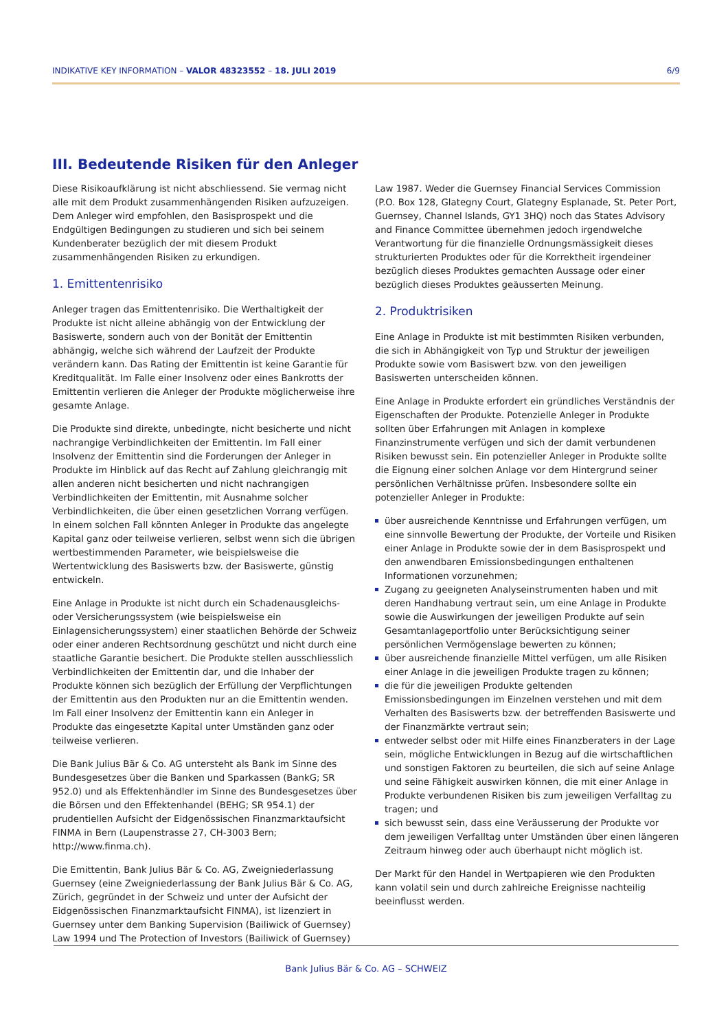INDIKATIVE KEY INFORMATION – VALOR 48323552 – 18. JULI 2019
6/9
III. Bedeutende Risiken für den Anleger
Diese Risikoaufklärung ist nicht abschliessend. Sie vermag nicht alle mit dem Produkt zusammenhängenden Risiken aufzuzeigen. Dem Anleger wird empfohlen, den Basisprospekt und die Endgültigen Bedingungen zu studieren und sich bei seinem Kundenberater bezüglich der mit diesem Produkt zusammenhängenden Risiken zu erkundigen.
1. Emittentenrisiko
Anleger tragen das Emittentenrisiko. Die Werthaltigkeit der Produkte ist nicht alleine abhängig von der Entwicklung der Basiswerte, sondern auch von der Bonität der Emittentin abhängig, welche sich während der Laufzeit der Produkte verändern kann. Das Rating der Emittentin ist keine Garantie für Kreditqualität. Im Falle einer Insolvenz oder eines Bankrotts der Emittentin verlieren die Anleger der Produkte möglicherweise ihre gesamte Anlage.
Die Produkte sind direkte, unbedingte, nicht besicherte und nicht nachrangige Verbindlichkeiten der Emittentin. Im Fall einer Insolvenz der Emittentin sind die Forderungen der Anleger in Produkte im Hinblick auf das Recht auf Zahlung gleichrangig mit allen anderen nicht besicherten und nicht nachrangigen Verbindlichkeiten der Emittentin, mit Ausnahme solcher Verbindlichkeiten, die über einen gesetzlichen Vorrang verfügen. In einem solchen Fall könnten Anleger in Produkte das angelegte Kapital ganz oder teilweise verlieren, selbst wenn sich die übrigen wertbestimmenden Parameter, wie beispielsweise die Wertentwicklung des Basiswerts bzw. der Basiswerte, günstig entwickeln.
Eine Anlage in Produkte ist nicht durch ein Schadenausgleichs- oder Versicherungssystem (wie beispielsweise ein Einlagensicherungssystem) einer staatlichen Behörde der Schweiz oder einer anderen Rechtsordnung geschützt und nicht durch eine staatliche Garantie besichert. Die Produkte stellen ausschliesslich Verbindlichkeiten der Emittentin dar, und die Inhaber der Produkte können sich bezüglich der Erfüllung der Verpflichtungen der Emittentin aus den Produkten nur an die Emittentin wenden. Im Fall einer Insolvenz der Emittentin kann ein Anleger in Produkte das eingesetzte Kapital unter Umständen ganz oder teilweise verlieren.
Die Bank Julius Bär & Co. AG untersteht als Bank im Sinne des Bundesgesetzes über die Banken und Sparkassen (BankG; SR 952.0) und als Effektenhändler im Sinne des Bundesgesetzes über die Börsen und den Effektenhandel (BEHG; SR 954.1) der prudentiellen Aufsicht der Eidgenössischen Finanzmarktaufsicht FINMA in Bern (Laupenstrasse 27, CH-3003 Bern; http://www.finma.ch).
Die Emittentin, Bank Julius Bär & Co. AG, Zweigniederlassung Guernsey (eine Zweigniederlassung der Bank Julius Bär & Co. AG, Zürich, gegründet in der Schweiz und unter der Aufsicht der Eidgenössischen Finanzmarktaufsicht FINMA), ist lizenziert in Guernsey unter dem Banking Supervision (Bailiwick of Guernsey) Law 1994 und The Protection of Investors (Bailiwick of Guernsey)
Law 1987. Weder die Guernsey Financial Services Commission (P.O. Box 128, Glategny Court, Glategny Esplanade, St. Peter Port, Guernsey, Channel Islands, GY1 3HQ) noch das States Advisory and Finance Committee übernehmen jedoch irgendwelche Verantwortung für die finanzielle Ordnungsmässigkeit dieses strukturierten Produktes oder für die Korrektheit irgendeiner bezüglich dieses Produktes gemachten Aussage oder einer bezüglich dieses Produktes geäusserten Meinung.
2. Produktrisiken
Eine Anlage in Produkte ist mit bestimmten Risiken verbunden, die sich in Abhängigkeit von Typ und Struktur der jeweiligen Produkte sowie vom Basiswert bzw. von den jeweiligen Basiswerten unterscheiden können.
Eine Anlage in Produkte erfordert ein gründliches Verständnis der Eigenschaften der Produkte. Potenzielle Anleger in Produkte sollten über Erfahrungen mit Anlagen in komplexe Finanzinstrumente verfügen und sich der damit verbundenen Risiken bewusst sein. Ein potenzieller Anleger in Produkte sollte die Eignung einer solchen Anlage vor dem Hintergrund seiner persönlichen Verhältnisse prüfen. Insbesondere sollte ein potenzieller Anleger in Produkte:
über ausreichende Kenntnisse und Erfahrungen verfügen, um eine sinnvolle Bewertung der Produkte, der Vorteile und Risiken einer Anlage in Produkte sowie der in dem Basisprospekt und den anwendbaren Emissionsbedingungen enthaltenen Informationen vorzunehmen;
Zugang zu geeigneten Analyseinstrumenten haben und mit deren Handhabung vertraut sein, um eine Anlage in Produkte sowie die Auswirkungen der jeweiligen Produkte auf sein Gesamtanlageportfolio unter Berücksichtigung seiner persönlichen Vermögenslage bewerten zu können;
über ausreichende finanzielle Mittel verfügen, um alle Risiken einer Anlage in die jeweiligen Produkte tragen zu können;
die für die jeweiligen Produkte geltenden Emissionsbedingungen im Einzelnen verstehen und mit dem Verhalten des Basiswerts bzw. der betreffenden Basiswerte und der Finanzmärkte vertraut sein;
entweder selbst oder mit Hilfe eines Finanzberaters in der Lage sein, mögliche Entwicklungen in Bezug auf die wirtschaftlichen und sonstigen Faktoren zu beurteilen, die sich auf seine Anlage und seine Fähigkeit auswirken können, die mit einer Anlage in Produkte verbundenen Risiken bis zum jeweiligen Verfalltag zu tragen; und
sich bewusst sein, dass eine Veräusserung der Produkte vor dem jeweiligen Verfalltag unter Umständen über einen längeren Zeitraum hinweg oder auch überhaupt nicht möglich ist.
Der Markt für den Handel in Wertpapieren wie den Produkten kann volatil sein und durch zahlreiche Ereignisse nachteilig beeinflusst werden.
Bank Julius Bär & Co. AG – SCHWEIZ